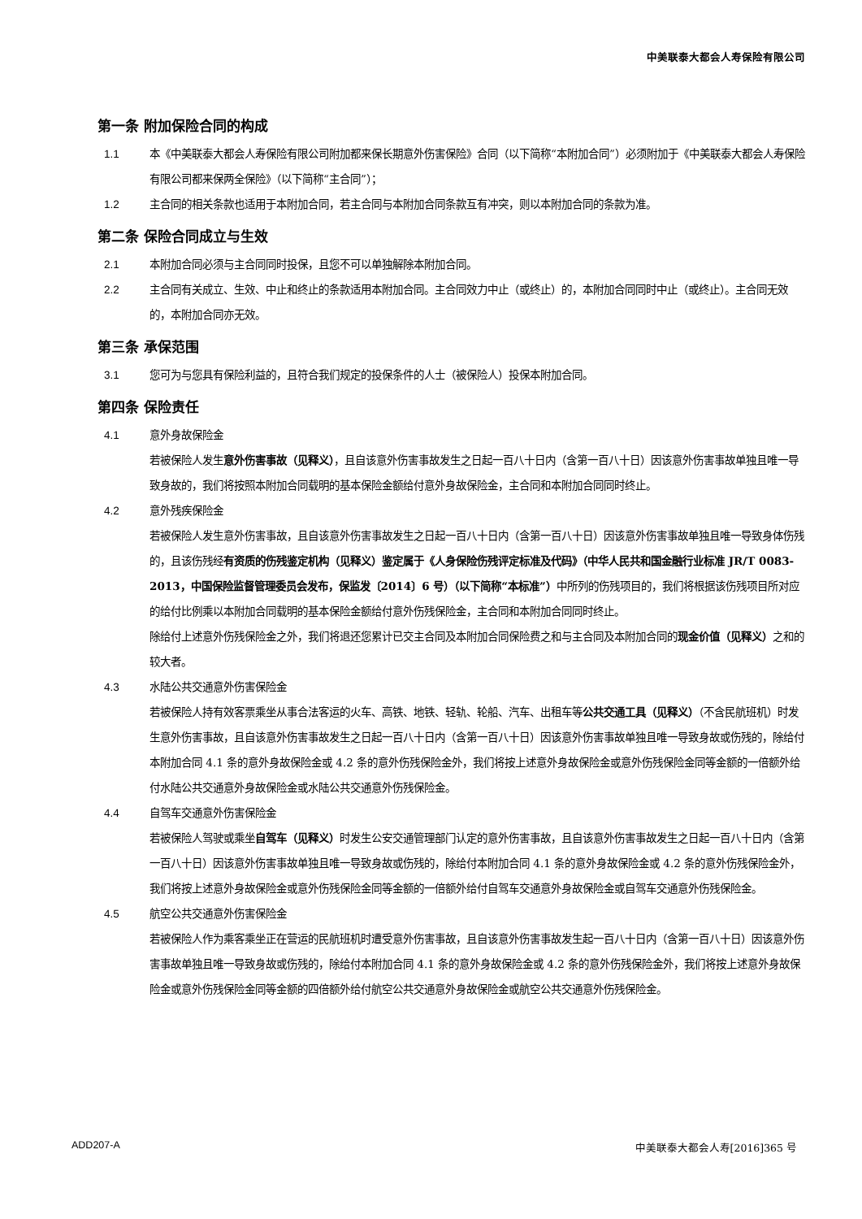中美联泰大都会人寿保险有限公司
第一条 附加保险合同的构成
1.1 本《中美联泰大都会人寿保险有限公司附加都来保长期意外伤害保险》合同（以下简称“本附加合同”）必须附加于《中美联泰大都会人寿保险有限公司都来保两全保险》（以下简称“主合同”）；
1.2 主合同的相关条款也适用于本附加合同，若主合同与本附加合同条款互有冲突，则以本附加合同的条款为准。
第二条 保险合同成立与生效
2.1 本附加合同必须与主合同同时投保，且您不可以单独解除本附加合同。
2.2 主合同有关成立、生效、中止和终止的条款适用本附加合同。主合同效力中止（或终止）的，本附加合同同时中止（或终止）。主合同无效的，本附加合同亦无效。
第三条 承保范围
3.1 您可为与您具有保险利益的，且符合我们规定的投保条件的人士（被保险人）投保本附加合同。
第四条 保险责任
4.1 意外身故保险金
若被保险人发生意外伤害事故（见释义），且自该意外伤害事故发生之日起一百八十日内（含第一百八十日）因该意外伤害事故单独且唯一导致身故的，我们将按照本附加合同载明的基本保险金额给付意外身故保险金，主合同和本附加合同同时终止。
4.2 意外残疾保险金
若被保险人发生意外伤害事故，且自该意外伤害事故发生之日起一百八十日内（含第一百八十日）因该意外伤害事故单独且唯一导致身体伤残的，且该伤残经有资质的伤残鉴定机构（见释义）鉴定属于《人身保险伤残评定标准及代码》（中华人民共和国金融行业标准 JR/T 0083-2013，中国保险监督管理委员会发布，保监发〔2014〕6 号）（以下简称“本标准”）中所列的伤残项目的，我们将根据该伤残项目所对应的给付比例乘以本附加合同载明的基本保险金额给付意外伤残保险金，主合同和本附加合同同时终止。
除给付上述意外伤残保险金之外，我们将退还您累计已交主合同及本附加合同保险费之和与主合同及本附加合同的现金价值（见释义）之和的较大者。
4.3 水陆公共交通意外伤害保险金
若被保险人持有效客票乘坐从事合法客运的火车、高铁、地铁、轻轨、轮船、汽车、出租车等公共交通工具（见释义）（不含民航班机）时发生意外伤害事故，且自该意外伤害事故发生之日起一百八十日内（含第一百八十日）因该意外伤害事故单独且唯一导致身故或伤残的，除给付本附加合同 4.1 条的意外身故保险金或 4.2 条的意外伤残保险金外，我们将按上述意外身故保险金或意外伤残保险金同等金额的一倍额外给付水陆公共交通意外身故保险金或水陆公共交通意外伤残保险金。
4.4 自驾车交通意外伤害保险金
若被保险人驾驶或乘坐自驾车（见释义）时发生公安交通管理部门认定的意外伤害事故，且自该意外伤害事故发生之日起一百八十日内（含第一百八十日）因该意外伤害事故单独且唯一导致身故或伤残的，除给付本附加合同 4.1 条的意外身故保险金或 4.2 条的意外伤残保险金外，我们将按上述意外身故保险金或意外伤残保险金同等金额的一倍额外给付自驾车交通意外身故保险金或自驾车交通意外伤残保险金。
4.5 航空公共交通意外伤害保险金
若被保险人作为乘客乘坐正在营运的民航班机时遭受意外伤害事故，且自该意外伤害事故发生起一百八十日内（含第一百八十日）因该意外伤害事故单独且唯一导致身故或伤残的，除给付本附加合同 4.1 条的意外身故保险金或 4.2 条的意外伤残保险金外，我们将按上述意外身故保险金或意外伤残保险金同等金额的四倍额外给付航空公共交通意外身故保险金或航空公共交通意外伤残保险金。
ADD207-A 中美联泰大都会人寿[2016]365 号